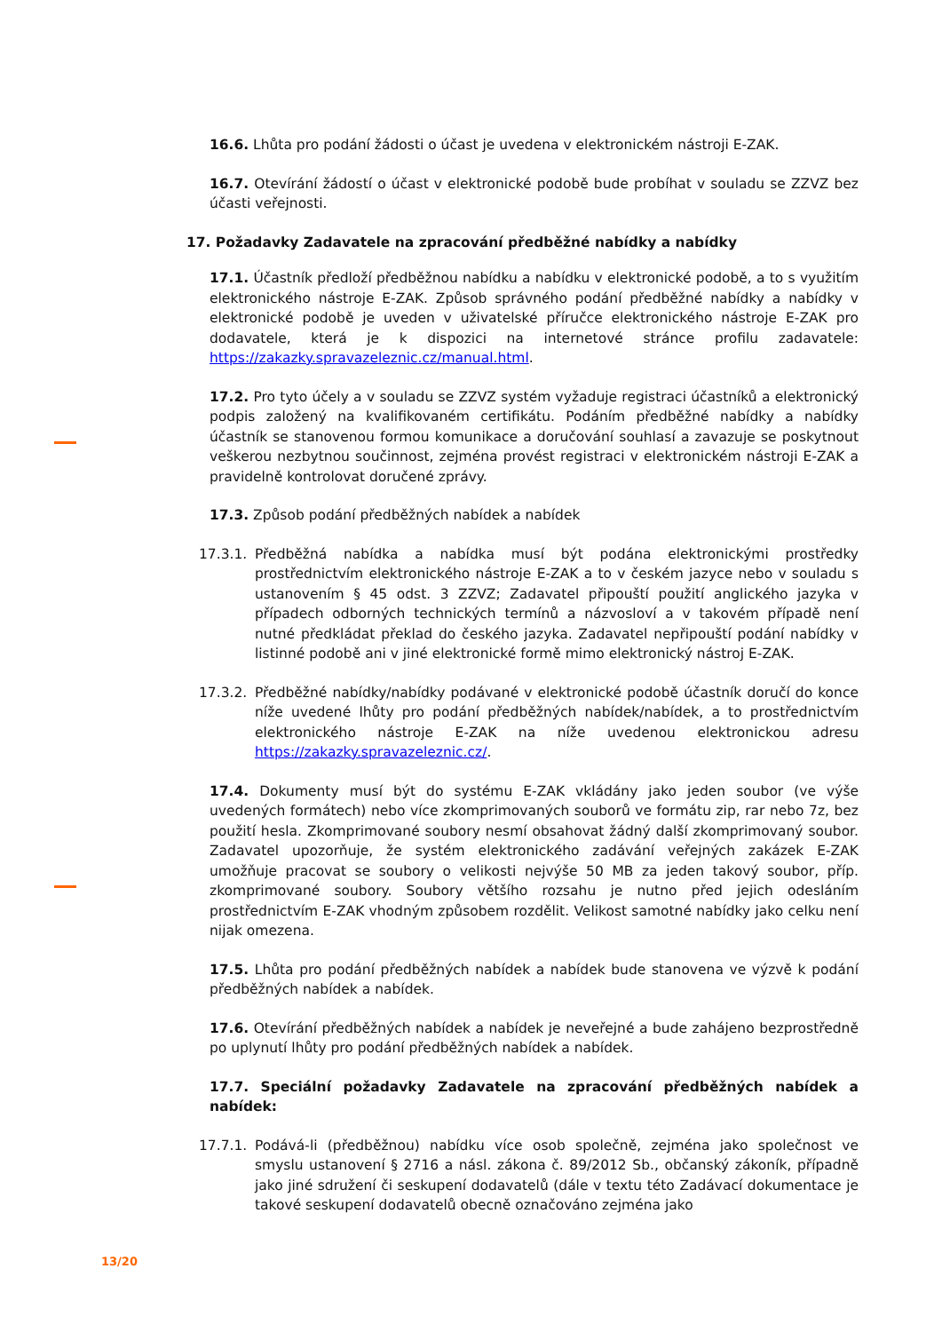16.6. Lhůta pro podání žádosti o účast je uvedena v elektronickém nástroji E-ZAK.
16.7. Otevírání žádostí o účast v elektronické podobě bude probíhat v souladu se ZZVZ bez účasti veřejnosti.
17. Požadavky Zadavatele na zpracování předběžné nabídky a nabídky
17.1. Účastník předloží předběžnou nabídku a nabídku v elektronické podobě, a to s využitím elektronického nástroje E-ZAK. Způsob správného podání předběžné nabídky a nabídky v elektronické podobě je uveden v uživatelské příručce elektronického nástroje E-ZAK pro dodavatele, která je k dispozici na internetové stránce profilu zadavatele: https://zakazky.spravazeleznic.cz/manual.html.
17.2. Pro tyto účely a v souladu se ZZVZ systém vyžaduje registraci účastníků a elektronický podpis založený na kvalifikovaném certifikátu. Podáním předběžné nabídky a nabídky účastník se stanovenou formou komunikace a doručování souhlasí a zavazuje se poskytnout veškerou nezbytnou součinnost, zejména provést registraci v elektronickém nástroji E-ZAK a pravidelně kontrolovat doručené zprávy.
17.3. Způsob podání předběžných nabídek a nabídek
17.3.1. Předběžná nabídka a nabídka musí být podána elektronickými prostředky prostřednictvím elektronického nástroje E-ZAK a to v českém jazyce nebo v souladu s ustanovením § 45 odst. 3 ZZVZ; Zadavatel připouští použití anglického jazyka v případech odborných technických termínů a názvosloví a v takovém případě není nutné předkládat překlad do českého jazyka. Zadavatel nepřipouští podání nabídky v listinné podobě ani v jiné elektronické formě mimo elektronický nástroj E-ZAK.
17.3.2. Předběžné nabídky/nabídky podávané v elektronické podobě účastník doručí do konce níže uvedené lhůty pro podání předběžných nabídek/nabídek, a to prostřednictvím elektronického nástroje E-ZAK na níže uvedenou elektronickou adresu https://zakazky.spravazeleznic.cz/.
17.4. Dokumenty musí být do systému E-ZAK vkládány jako jeden soubor (ve výše uvedených formátech) nebo více zkomprimovaných souborů ve formátu zip, rar nebo 7z, bez použití hesla. Zkomprimované soubory nesmí obsahovat žádný další zkomprimovaný soubor. Zadavatel upozorňuje, že systém elektronického zadávání veřejných zakázek E-ZAK umožňuje pracovat se soubory o velikosti nejvýše 50 MB za jeden takový soubor, příp. zkomprimované soubory. Soubory většího rozsahu je nutno před jejich odesláním prostřednictvím E-ZAK vhodným způsobem rozdělit. Velikost samotné nabídky jako celku není nijak omezena.
17.5. Lhůta pro podání předběžných nabídek a nabídek bude stanovena ve výzvě k podání předběžných nabídek a nabídek.
17.6. Otevírání předběžných nabídek a nabídek je neveřejné a bude zahájeno bezprostředně po uplynutí lhůty pro podání předběžných nabídek a nabídek.
17.7. Speciální požadavky Zadavatele na zpracování předběžných nabídek a nabídek:
17.7.1. Podává-li (předběžnou) nabídku více osob společně, zejména jako společnost ve smyslu ustanovení § 2716 a násl. zákona č. 89/2012 Sb., občanský zákoník, případně jako jiné sdružení či seskupení dodavatelů (dále v textu této Zadávací dokumentace je takové seskupení dodavatelů obecně označováno zejména jako
13/20